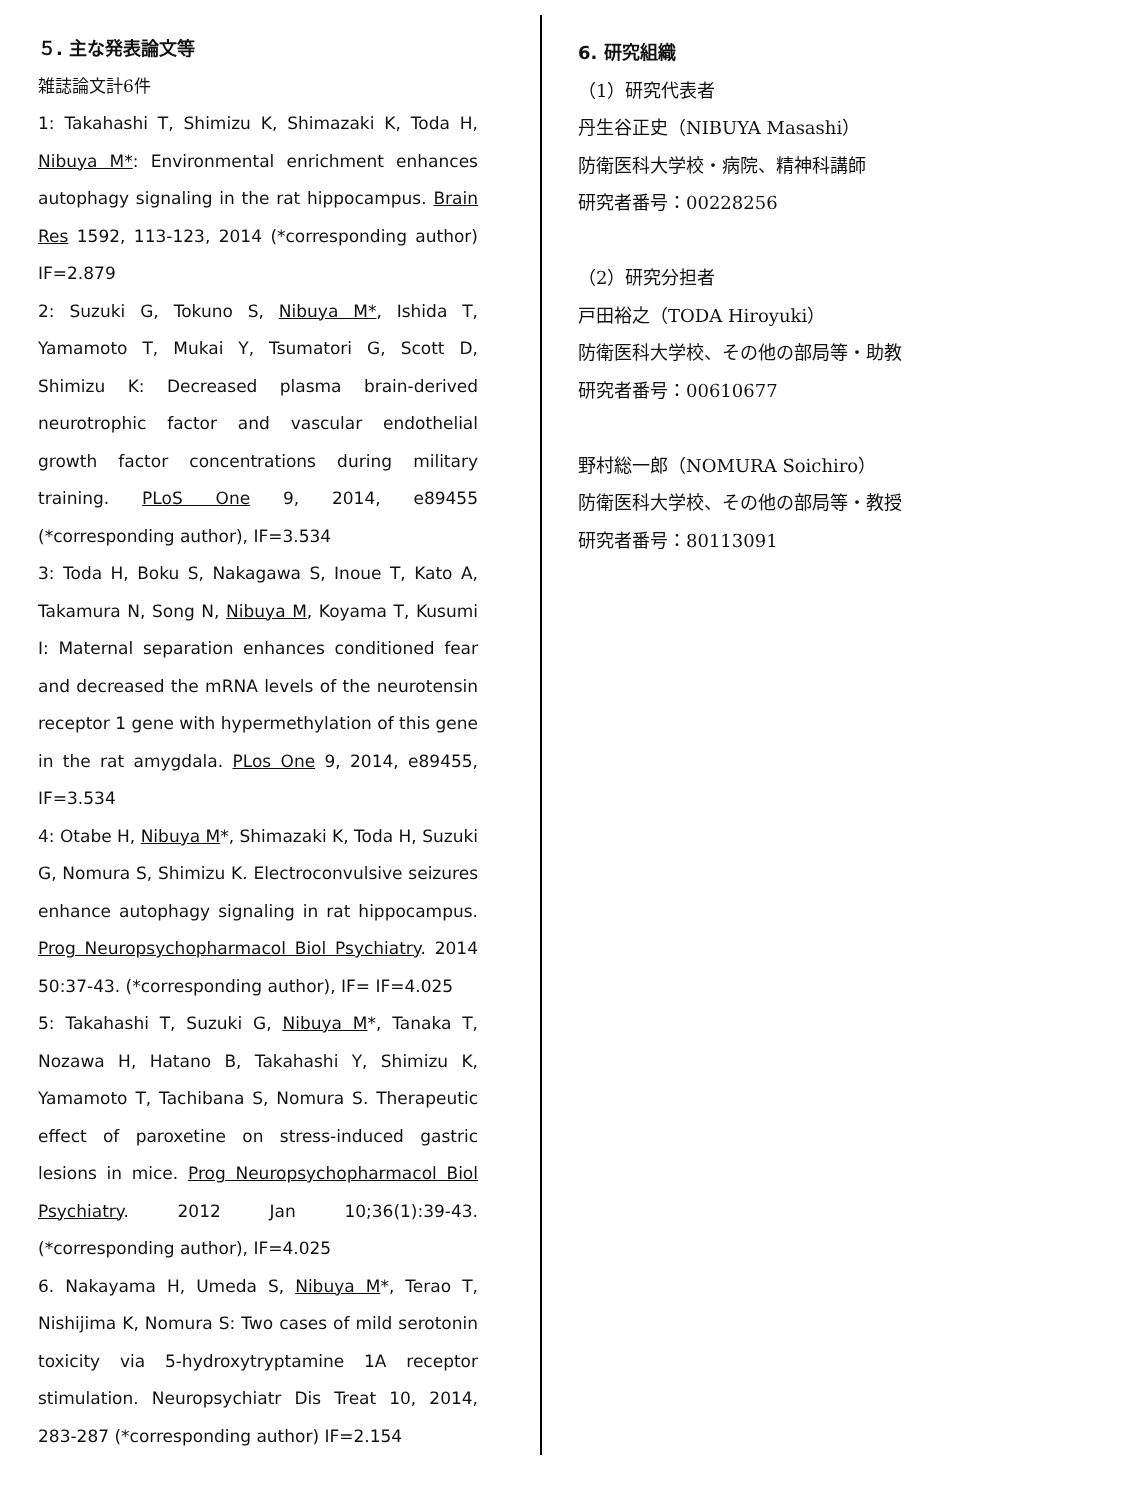５. 主な発表論文等
雑誌論文計6件
1: Takahashi T, Shimizu K, Shimazaki K, Toda H, Nibuya M*: Environmental enrichment enhances autophagy signaling in the rat hippocampus. Brain Res 1592, 113-123, 2014 (*corresponding author) IF=2.879
2: Suzuki G, Tokuno S, Nibuya M*, Ishida T, Yamamoto T, Mukai Y, Tsumatori G, Scott D, Shimizu K: Decreased plasma brain-derived neurotrophic factor and vascular endothelial growth factor concentrations during military training. PLoS One 9, 2014, e89455 (*corresponding author), IF=3.534
3: Toda H, Boku S, Nakagawa S, Inoue T, Kato A, Takamura N, Song N, Nibuya M, Koyama T, Kusumi I: Maternal separation enhances conditioned fear and decreased the mRNA levels of the neurotensin receptor 1 gene with hypermethylation of this gene in the rat amygdala. PLos One 9, 2014, e89455, IF=3.534
4: Otabe H, Nibuya M*, Shimazaki K, Toda H, Suzuki G, Nomura S, Shimizu K. Electroconvulsive seizures enhance autophagy signaling in rat hippocampus. Prog Neuropsychopharmacol Biol Psychiatry. 2014 50:37-43. (*corresponding author), IF= IF=4.025
5: Takahashi T, Suzuki G, Nibuya M*, Tanaka T, Nozawa H, Hatano B, Takahashi Y, Shimizu K, Yamamoto T, Tachibana S, Nomura S. Therapeutic effect of paroxetine on stress-induced gastric lesions in mice. Prog Neuropsychopharmacol Biol Psychiatry. 2012 Jan 10;36(1):39-43. (*corresponding author), IF=4.025
6. Nakayama H, Umeda S, Nibuya M*, Terao T, Nishijima K, Nomura S: Two cases of mild serotonin toxicity via 5-hydroxytryptamine 1A receptor stimulation. Neuropsychiatr Dis Treat 10, 2014, 283-287 (*corresponding author) IF=2.154
6. 研究組織
（1）研究代表者
丹生谷正史（NIBUYA Masashi）
防衛医科大学校・病院、精神科講師
研究者番号：00228256
（2）研究分担者
戸田裕之（TODA Hiroyuki）
防衛医科大学校、その他の部局等・助教
研究者番号：00610677
野村総一郎（NOMURA Soichiro）
防衛医科大学校、その他の部局等・教授
研究者番号：80113091